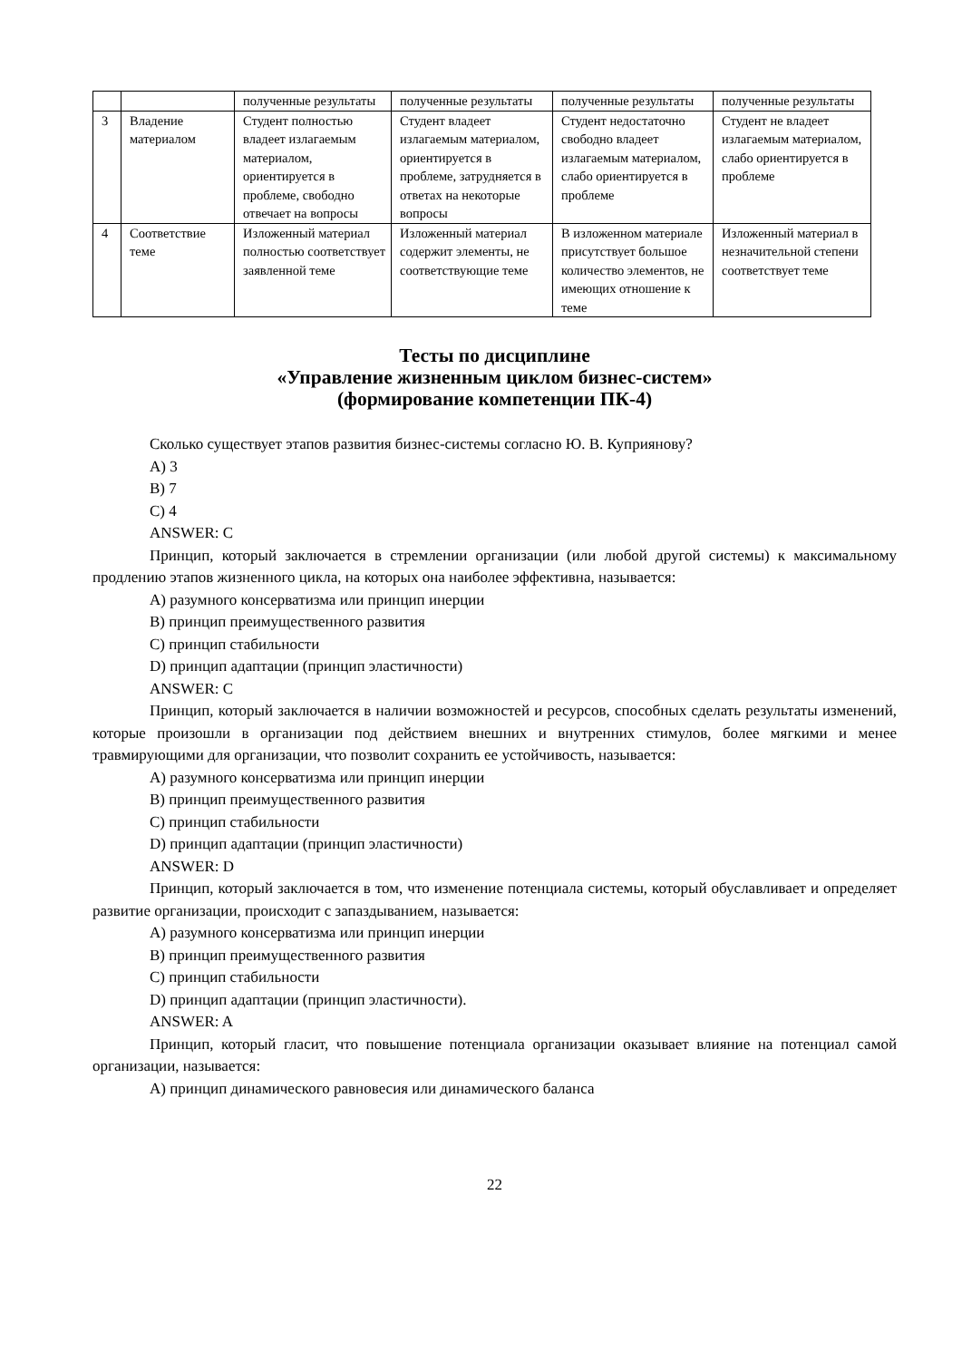| | | полученные результаты | полученные результаты | полученные результаты | полученные результаты |
| 3 | Владение материалом | Студент полностью владеет излагаемым материалом, ориентируется в проблеме, свободно отвечает на вопросы | Студент владеет излагаемым материалом, ориентируется в проблеме, затрудняется в ответах на некоторые вопросы | Студент недостаточно свободно владеет излагаемым материалом, слабо ориентируется в проблеме | Студент не владеет излагаемым материалом, слабо ориентируется в проблеме |
| 4 | Соответствие теме | Изложенный материал полностью соответствует заявленной теме | Изложенный материал содержит элементы, не соответствующие теме | В изложенном материале присутствует большое количество элементов, не имеющих отношение к теме | Изложенный материал в незначительной степени соответствует теме |
Тесты по дисциплине
«Управление жизненным циклом бизнес-систем»
(формирование компетенции ПК-4)
Сколько существует этапов развития бизнес-системы согласно Ю. В. Куприянову?
A) 3
B) 7
C) 4
ANSWER: C
Принцип, который заключается в стремлении организации (или любой другой системы) к максимальному продлению этапов жизненного цикла, на которых она наиболее эффективна, называется:
A) разумного консерватизма или принцип инерции
B) принцип преимущественного развития
C) принцип стабильности
D) принцип адаптации (принцип эластичности)
ANSWER: C
Принцип, который заключается в наличии возможностей и ресурсов, способных сделать результаты изменений, которые произошли в организации под действием внешних и внутренних стимулов, более мягкими и менее травмирующими для организации, что позволит сохранить ее устойчивость, называется:
A) разумного консерватизма или принцип инерции
B) принцип преимущественного развития
C) принцип стабильности
D) принцип адаптации (принцип эластичности)
ANSWER: D
Принцип, который заключается в том, что изменение потенциала системы, который обуславливает и определяет развитие организации, происходит с запаздыванием, называется:
A) разумного консерватизма или принцип инерции
B) принцип преимущественного развития
C) принцип стабильности
D) принцип адаптации (принцип эластичности).
ANSWER: A
Принцип, который гласит, что повышение потенциала организации оказывает влияние на потенциал самой организации, называется:
A) принцип динамического равновесия или динамического баланса
22